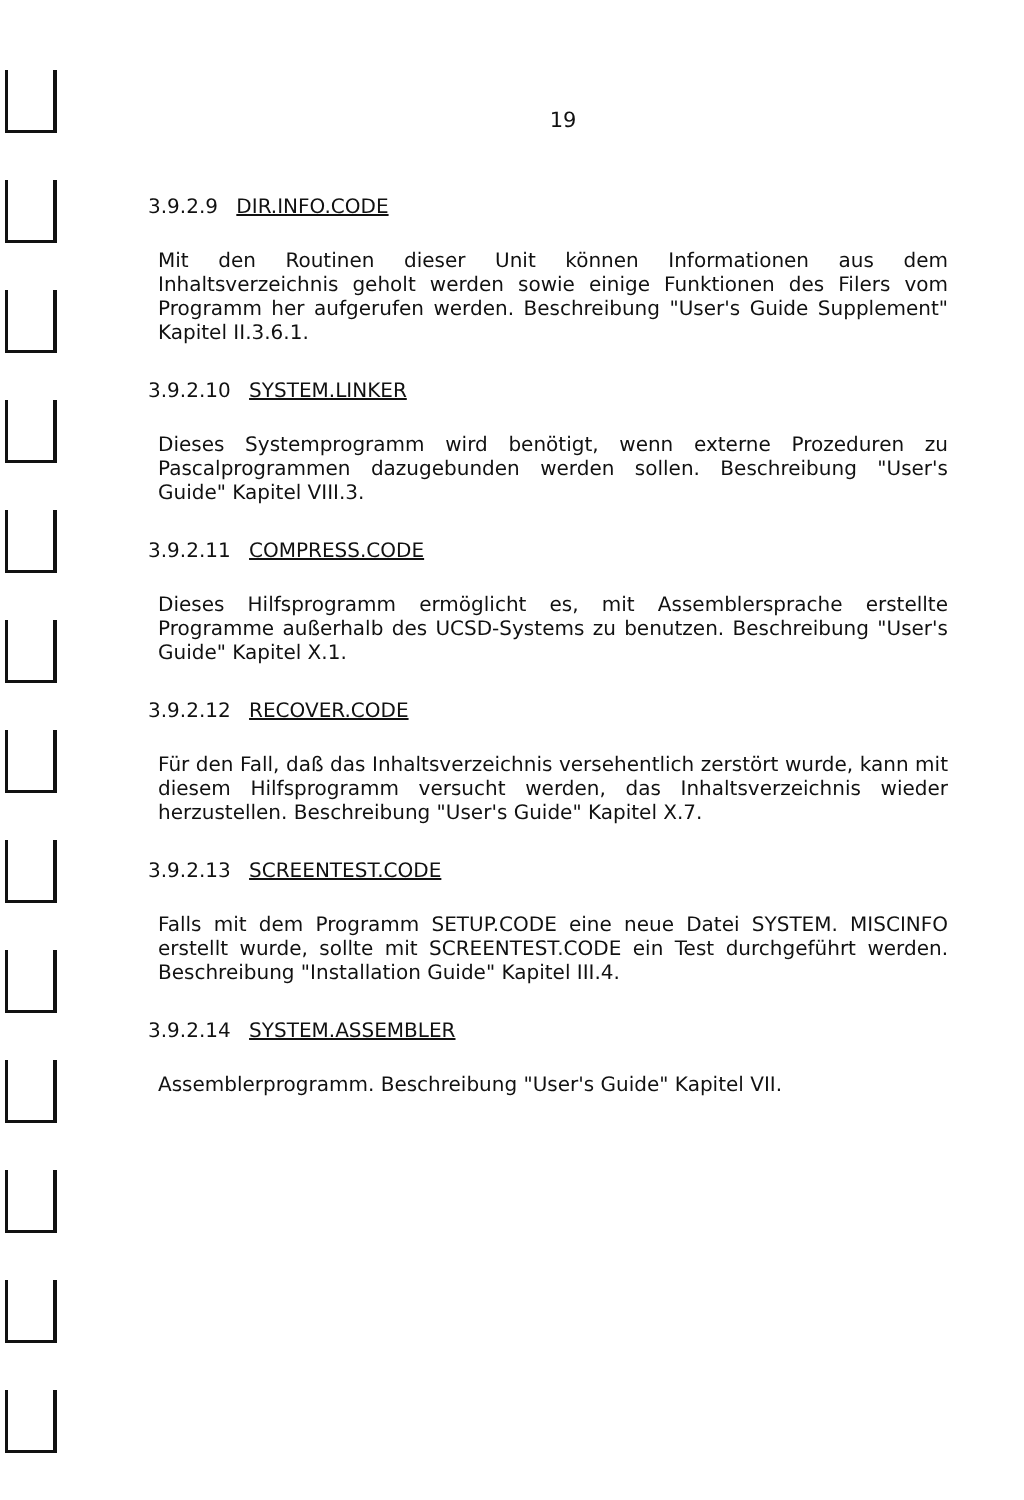19
3.9.2.9 DIR.INFO.CODE
Mit den Routinen dieser Unit können Informationen aus dem Inhaltsverzeichnis geholt werden sowie einige Funktionen des Filers vom Programm her aufgerufen werden. Beschreibung "User's Guide Supplement" Kapitel II.3.6.1.
3.9.2.10 SYSTEM.LINKER
Dieses Systemprogramm wird benötigt, wenn externe Prozeduren zu Pascalprogrammen dazugebunden werden sollen. Beschreibung "User's Guide" Kapitel VIII.3.
3.9.2.11 COMPRESS.CODE
Dieses Hilfsprogramm ermöglicht es, mit Assemblersprache erstellte Programme außerhalb des UCSD-Systems zu benutzen. Beschreibung "User's Guide" Kapitel X.1.
3.9.2.12 RECOVER.CODE
Für den Fall, daß das Inhaltsverzeichnis versehentlich zerstört wurde, kann mit diesem Hilfsprogramm versucht werden, das Inhaltsverzeichnis wieder herzustellen. Beschreibung "User's Guide" Kapitel X.7.
3.9.2.13 SCREENTEST.CODE
Falls mit dem Programm SETUP.CODE eine neue Datei SYSTEM. MISCINFO erstellt wurde, sollte mit SCREENTEST.CODE ein Test durchgeführt werden. Beschreibung "Installation Guide" Kapitel III.4.
3.9.2.14 SYSTEM.ASSEMBLER
Assemblerprogramm. Beschreibung "User's Guide" Kapitel VII.